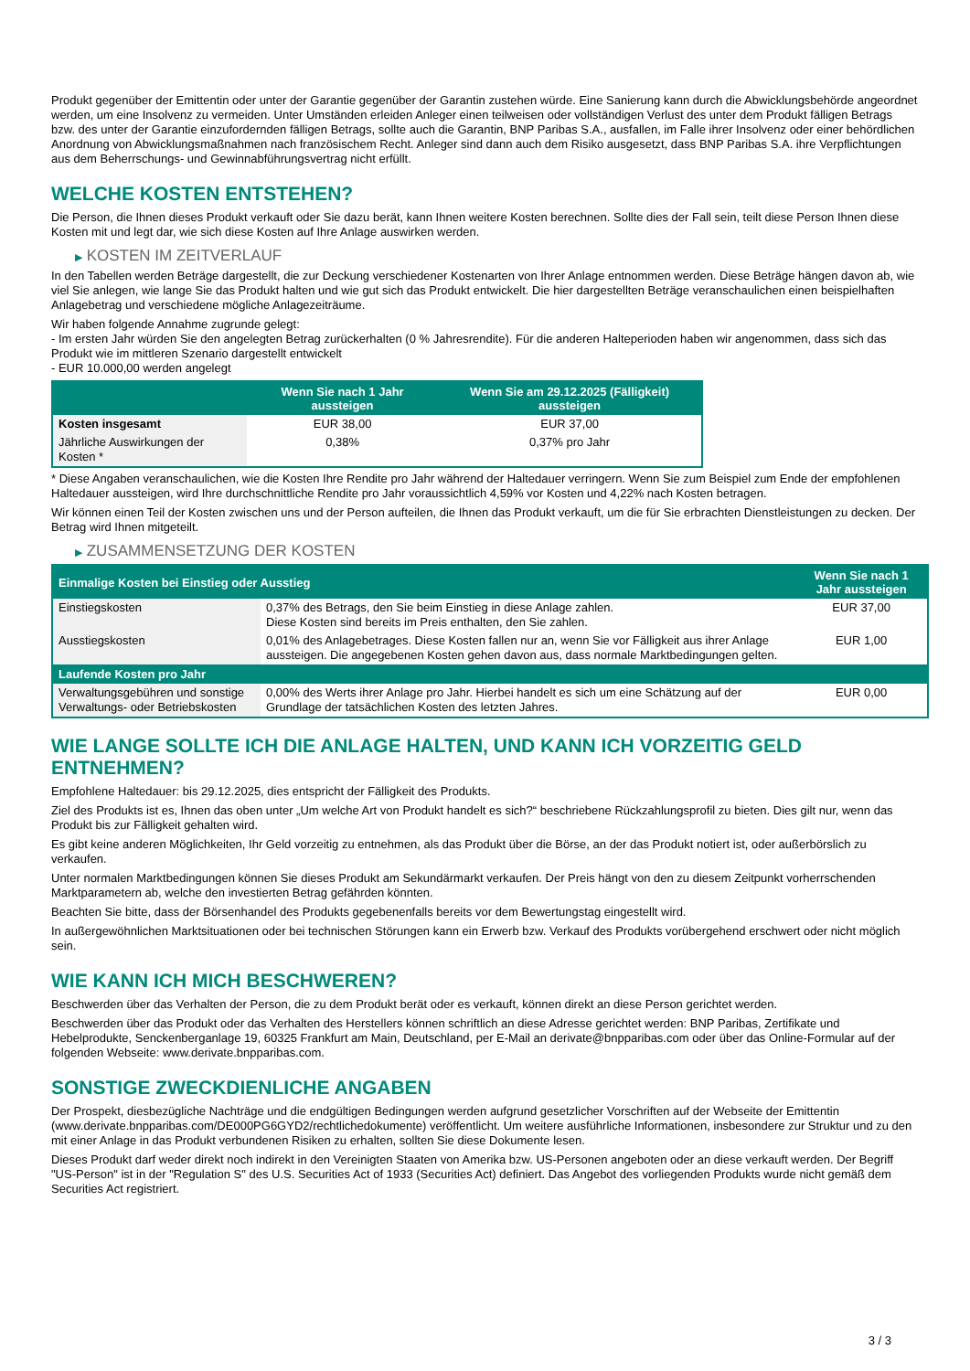Produkt gegenüber der Emittentin oder unter der Garantie gegenüber der Garantin zustehen würde. Eine Sanierung kann durch die Abwicklungsbehörde angeordnet werden, um eine Insolvenz zu vermeiden. Unter Umständen erleiden Anleger einen teilweisen oder vollständigen Verlust des unter dem Produkt fälligen Betrags bzw. des unter der Garantie einzufordernden fälligen Betrags, sollte auch die Garantin, BNP Paribas S.A., ausfallen, im Falle ihrer Insolvenz oder einer behördlichen Anordnung von Abwicklungsmaßnahmen nach französischem Recht. Anleger sind dann auch dem Risiko ausgesetzt, dass BNP Paribas S.A. ihre Verpflichtungen aus dem Beherrschungs- und Gewinnabführungsvertrag nicht erfüllt.
WELCHE KOSTEN ENTSTEHEN?
Die Person, die Ihnen dieses Produkt verkauft oder Sie dazu berät, kann Ihnen weitere Kosten berechnen. Sollte dies der Fall sein, teilt diese Person Ihnen diese Kosten mit und legt dar, wie sich diese Kosten auf Ihre Anlage auswirken werden.
▶ KOSTEN IM ZEITVERLAUF
In den Tabellen werden Beträge dargestellt, die zur Deckung verschiedener Kostenarten von Ihrer Anlage entnommen werden. Diese Beträge hängen davon ab, wie viel Sie anlegen, wie lange Sie das Produkt halten und wie gut sich das Produkt entwickelt. Die hier dargestellten Beträge veranschaulichen einen beispielhaften Anlagebetrag und verschiedene mögliche Anlagezeiträume.
Wir haben folgende Annahme zugrunde gelegt:
- Im ersten Jahr würden Sie den angelegten Betrag zurückerhalten (0 % Jahresrendite). Für die anderen Halteperioden haben wir angenommen, dass sich das Produkt wie im mittleren Szenario dargestellt entwickelt
- EUR 10.000,00 werden angelegt
| | Wenn Sie nach 1 Jahr aussteigen | Wenn Sie am 29.12.2025 (Fälligkeit) aussteigen |
| --- | --- | --- |
| Kosten insgesamt | EUR 38,00 | EUR 37,00 |
| Jährliche Auswirkungen der Kosten * | 0,38% | 0,37% pro Jahr |
* Diese Angaben veranschaulichen, wie die Kosten Ihre Rendite pro Jahr während der Haltedauer verringern. Wenn Sie zum Beispiel zum Ende der empfohlenen Haltedauer aussteigen, wird Ihre durchschnittliche Rendite pro Jahr voraussichtlich 4,59% vor Kosten und 4,22% nach Kosten betragen.
Wir können einen Teil der Kosten zwischen uns und der Person aufteilen, die Ihnen das Produkt verkauft, um die für Sie erbrachten Dienstleistungen zu decken. Der Betrag wird Ihnen mitgeteilt.
▶ ZUSAMMENSETZUNG DER KOSTEN
| Einmalige Kosten bei Einstieg oder Ausstieg | | Wenn Sie nach 1 Jahr aussteigen |
| --- | --- | --- |
| Einstiegskosten | 0,37% des Betrags, den Sie beim Einstieg in diese Anlage zahlen. Diese Kosten sind bereits im Preis enthalten, den Sie zahlen. | EUR 37,00 |
| Ausstiegskosten | 0,01% des Anlagebetrages. Diese Kosten fallen nur an, wenn Sie vor Fälligkeit aus ihrer Anlage aussteigen. Die angegebenen Kosten gehen davon aus, dass normale Marktbedingungen gelten. | EUR 1,00 |
| Laufende Kosten pro Jahr | | |
| Verwaltungsgebühren und sonstige Verwaltungs- oder Betriebskosten | 0,00% des Werts ihrer Anlage pro Jahr. Hierbei handelt es sich um eine Schätzung auf der Grundlage der tatsächlichen Kosten des letzten Jahres. | EUR 0,00 |
WIE LANGE SOLLTE ICH DIE ANLAGE HALTEN, UND KANN ICH VORZEITIG GELD ENTNEHMEN?
Empfohlene Haltedauer: bis 29.12.2025, dies entspricht der Fälligkeit des Produkts.
Ziel des Produkts ist es, Ihnen das oben unter „Um welche Art von Produkt handelt es sich?“ beschriebene Rückzahlungsprofil zu bieten. Dies gilt nur, wenn das Produkt bis zur Fälligkeit gehalten wird.
Es gibt keine anderen Möglichkeiten, Ihr Geld vorzeitig zu entnehmen, als das Produkt über die Börse, an der das Produkt notiert ist, oder außerbörslich zu verkaufen.
Unter normalen Marktbedingungen können Sie dieses Produkt am Sekundärmarkt verkaufen. Der Preis hängt von den zu diesem Zeitpunkt vorherrschenden Marktparametern ab, welche den investierten Betrag gefährden könnten.
Beachten Sie bitte, dass der Börsenhandel des Produkts gegebenenfalls bereits vor dem Bewertungstag eingestellt wird.
In außergewöhnlichen Marktsituationen oder bei technischen Störungen kann ein Erwerb bzw. Verkauf des Produkts vorübergehend erschwert oder nicht möglich sein.
WIE KANN ICH MICH BESCHWEREN?
Beschwerden über das Verhalten der Person, die zu dem Produkt berät oder es verkauft, können direkt an diese Person gerichtet werden.
Beschwerden über das Produkt oder das Verhalten des Herstellers können schriftlich an diese Adresse gerichtet werden: BNP Paribas, Zertifikate und Hebelprodukte, Senckenberganlage 19, 60325 Frankfurt am Main, Deutschland, per E-Mail an derivate@bnpparibas.com oder über das Online-Formular auf der folgenden Webseite: www.derivate.bnpparibas.com.
SONSTIGE ZWECKDIENLICHE ANGABEN
Der Prospekt, diesbezügliche Nachträge und die endgültigen Bedingungen werden aufgrund gesetzlicher Vorschriften auf der Webseite der Emittentin (www.derivate.bnpparibas.com/DE000PG6GYD2/rechtlichedokumente) veröffentlicht. Um weitere ausführliche Informationen, insbesondere zur Struktur und zu den mit einer Anlage in das Produkt verbundenen Risiken zu erhalten, sollten Sie diese Dokumente lesen.
Dieses Produkt darf weder direkt noch indirekt in den Vereinigten Staaten von Amerika bzw. US-Personen angeboten oder an diese verkauft werden. Der Begriff "US-Person" ist in der "Regulation S" des U.S. Securities Act of 1933 (Securities Act) definiert. Das Angebot des vorliegenden Produkts wurde nicht gemäß dem Securities Act registriert.
3 / 3